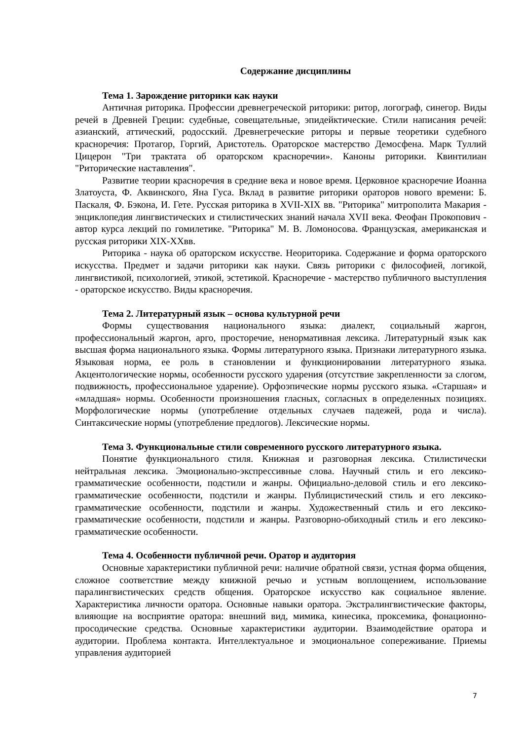Содержание дисциплины
Тема 1. Зарождение риторики как науки
Античная риторика. Профессии древнегреческой риторики: ритор, логограф, синегор. Виды речей в Древней Греции: судебные, совещательные, эпидейктические. Стили написания речей: азианский, аттический, родосский. Древнегреческие риторы и первые теоретики судебного красноречия: Протагор, Горгий, Аристотель. Ораторское мастерство Демосфена. Марк Туллий Цицерон "Три трактата об ораторском красноречии». Каноны риторики. Квинтилиан "Риторические наставления".
Развитие теории красноречия в средние века и новое время. Церковное красноречие Иоанна Златоуста, Ф. Аквинского, Яна Гуса. Вклад в развитие риторики ораторов нового времени: Б. Паскаля, Ф. Бэкона, И. Гете. Русская риторика в XVII-XIX вв. "Риторика" митрополита Макария - энциклопедия лингвистических и стилистических знаний начала XVII века. Феофан Прокопович - автор курса лекций по гомилетике. "Риторика" М. В. Ломоносова. Французская, американская и русская риторики XIX-XXвв.
Риторика - наука об ораторском искусстве. Неориторика. Содержание и форма ораторского искусства. Предмет и задачи риторики как науки. Связь риторики с философией, логикой, лингвистикой, психологией, этикой, эстетикой. Красноречие - мастерство публичного выступления - ораторское искусство. Виды красноречия.
Тема 2. Литературный язык – основа культурной речи
Формы существования национального языка: диалект, социальный жаргон, профессиональный жаргон, арго, просторечие, ненормативная лексика. Литературный язык как высшая форма национального языка. Формы литературного языка. Признаки литературного языка. Языковая норма, ее роль в становлении и функционировании литературного языка. Акцентологические нормы, особенности русского ударения (отсутствие закрепленности за слогом, подвижность, профессиональное ударение). Орфоэпические нормы русского языка. «Старшая» и «младшая» нормы. Особенности произношения гласных, согласных в определенных позициях. Морфологические нормы (употребление отдельных случаев падежей, рода и числа). Синтаксические нормы (употребление предлогов). Лексические нормы.
Тема 3. Функциональные стили современного русского литературного языка.
Понятие функционального стиля. Книжная и разговорная лексика. Стилистически нейтральная лексика. Эмоционально-экспрессивные слова. Научный стиль и его лексико-грамматические особенности, подстили и жанры. Официально-деловой стиль и его лексико-грамматические особенности, подстили и жанры. Публицистический стиль и его лексико-грамматические особенности, подстили и жанры. Художественный стиль и его лексико-грамматические особенности, подстили и жанры. Разговорно-обиходный стиль и его лексико-грамматические особенности.
Тема 4. Особенности публичной речи. Оратор и аудитория
Основные характеристики публичной речи: наличие обратной связи, устная форма общения, сложное соответствие между книжной речью и устным воплощением, использование паралингвистических средств общения. Ораторское искусство как социальное явление. Характеристика личности оратора. Основные навыки оратора. Экстралингвистические факторы, влияющие на восприятие оратора: внешний вид, мимика, кинесика, проксемика, фонационно-просодические средства. Основные характеристики аудитории. Взаимодействие оратора и аудитории. Проблема контакта. Интеллектуальное и эмоциональное сопереживание. Приемы управления аудиторией
7